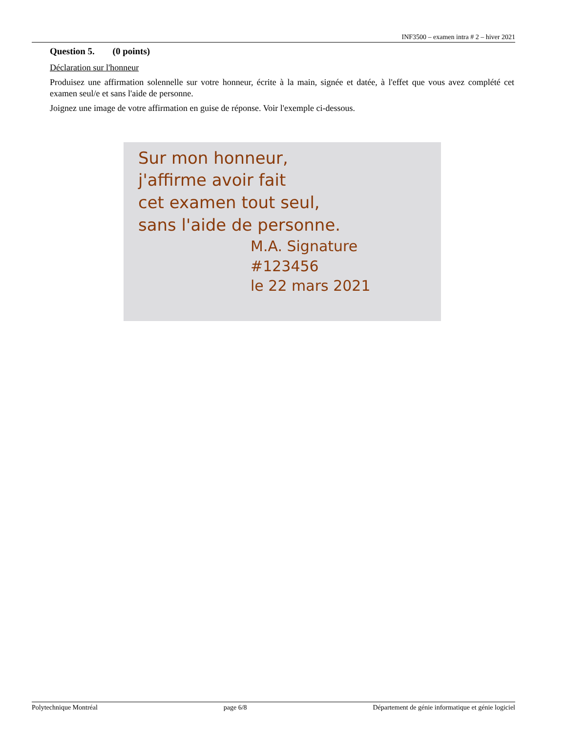INF3500 – examen intra # 2 – hiver 2021
Question 5. (0 points)
Déclaration sur l'honneur
Produisez une affirmation solennelle sur votre honneur, écrite à la main, signée et datée, à l'effet que vous avez complété cet examen seul/e et sans l'aide de personne.
Joignez une image de votre affirmation en guise de réponse. Voir l'exemple ci-dessous.
Sur mon honneur,
j'affirme avoir fait
cet examen tout seul,
sans l'aide de personne.
M.A. Signature
#123456
le 22 mars 2021
Polytechnique Montréal page 6/8 Département de génie informatique et génie logiciel